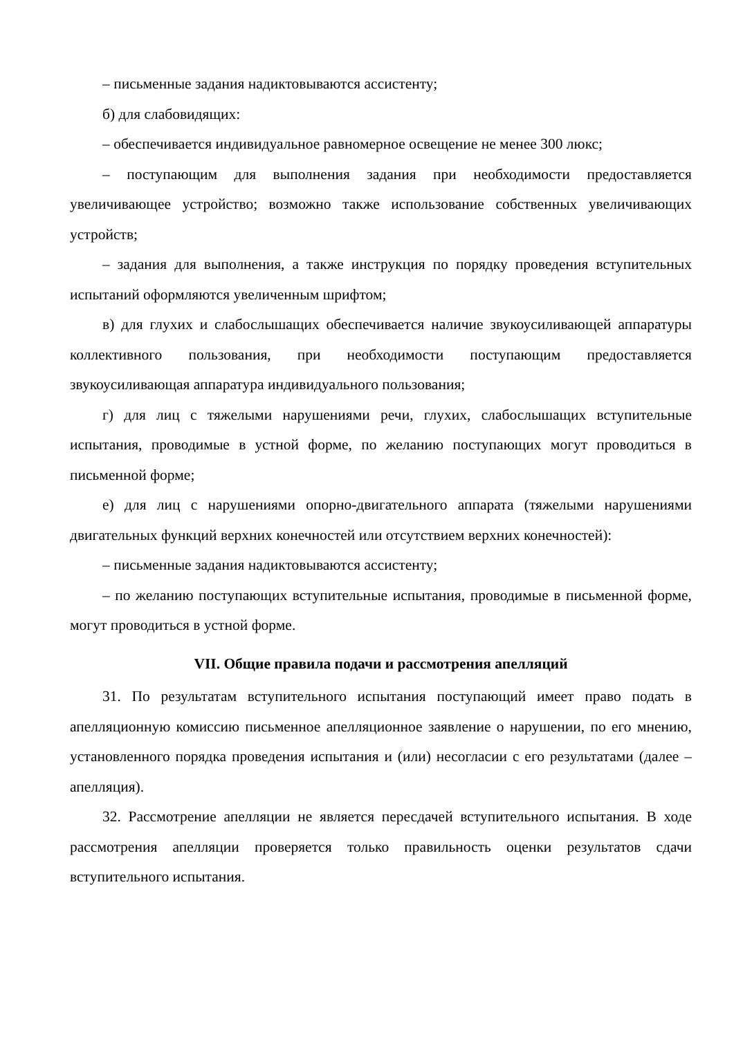– письменные задания надиктовываются ассистенту;
б) для слабовидящих:
– обеспечивается индивидуальное равномерное освещение не менее 300 люкс;
– поступающим для выполнения задания при необходимости предоставляется увеличивающее устройство; возможно также использование собственных увеличивающих устройств;
– задания для выполнения, а также инструкция по порядку проведения вступительных испытаний оформляются увеличенным шрифтом;
в) для глухих и слабослышащих обеспечивается наличие звукоусиливающей аппаратуры коллективного пользования, при необходимости поступающим предоставляется звукоусиливающая аппаратура индивидуального пользования;
г) для лиц с тяжелыми нарушениями речи, глухих, слабослышащих вступительные испытания, проводимые в устной форме, по желанию поступающих могут проводиться в письменной форме;
е) для лиц с нарушениями опорно-двигательного аппарата (тяжелыми нарушениями двигательных функций верхних конечностей или отсутствием верхних конечностей):
– письменные задания надиктовываются ассистенту;
– по желанию поступающих вступительные испытания, проводимые в письменной форме, могут проводиться в устной форме.
VII. Общие правила подачи и рассмотрения апелляций
31. По результатам вступительного испытания поступающий имеет право подать в апелляционную комиссию письменное апелляционное заявление о нарушении, по его мнению, установленного порядка проведения испытания и (или) несогласии с его результатами (далее – апелляция).
32. Рассмотрение апелляции не является пересдачей вступительного испытания. В ходе рассмотрения апелляции проверяется только правильность оценки результатов сдачи вступительного испытания.